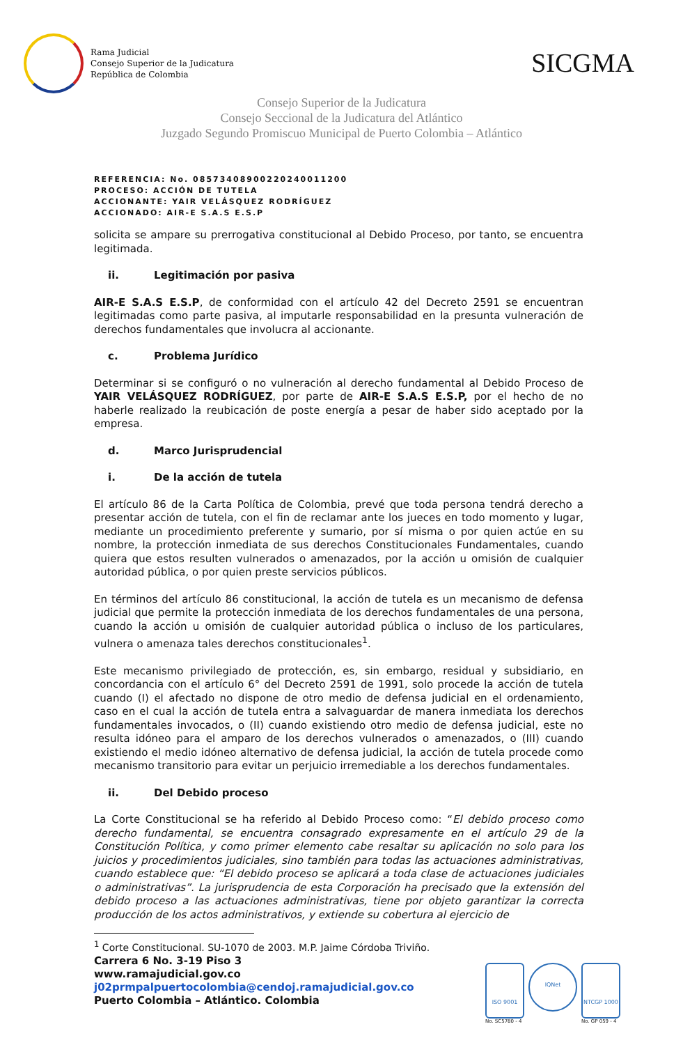Rama Judicial
Consejo Superior de la Judicatura
República de Colombia
SICGMA
Consejo Superior de la Judicatura
Consejo Seccional de la Judicatura del Atlántico
Juzgado Segundo Promiscuo Municipal de Puerto Colombia – Atlántico
REFERENCIA: No. 08573408900220240011200
PROCESO: ACCIÓN DE TUTELA
ACCIONANTE: YAIR VELÁSQUEZ RODRÍGUEZ
ACCIONADO: AIR-E S.A.S E.S.P
solicita se ampare su prerrogativa constitucional al Debido Proceso, por tanto, se encuentra legitimada.
ii. Legitimación por pasiva
AIR-E S.A.S E.S.P, de conformidad con el artículo 42 del Decreto 2591 se encuentran legitimadas como parte pasiva, al imputarle responsabilidad en la presunta vulneración de derechos fundamentales que involucra al accionante.
c. Problema Jurídico
Determinar si se configuró o no vulneración al derecho fundamental al Debido Proceso de YAIR VELÁSQUEZ RODRÍGUEZ, por parte de AIR-E S.A.S E.S.P, por el hecho de no haberle realizado la reubicación de poste energía a pesar de haber sido aceptado por la empresa.
d. Marco Jurisprudencial
i. De la acción de tutela
El artículo 86 de la Carta Política de Colombia, prevé que toda persona tendrá derecho a presentar acción de tutela, con el fin de reclamar ante los jueces en todo momento y lugar, mediante un procedimiento preferente y sumario, por sí misma o por quien actúe en su nombre, la protección inmediata de sus derechos Constitucionales Fundamentales, cuando quiera que estos resulten vulnerados o amenazados, por la acción u omisión de cualquier autoridad pública, o por quien preste servicios públicos.
En términos del artículo 86 constitucional, la acción de tutela es un mecanismo de defensa judicial que permite la protección inmediata de los derechos fundamentales de una persona, cuando la acción u omisión de cualquier autoridad pública o incluso de los particulares, vulnera o amenaza tales derechos constitucionales<sup>1</sup>.
Este mecanismo privilegiado de protección, es, sin embargo, residual y subsidiario, en concordancia con el artículo 6° del Decreto 2591 de 1991, solo procede la acción de tutela cuando (I) el afectado no dispone de otro medio de defensa judicial en el ordenamiento, caso en el cual la acción de tutela entra a salvaguardar de manera inmediata los derechos fundamentales invocados, o (II) cuando existiendo otro medio de defensa judicial, este no resulta idóneo para el amparo de los derechos vulnerados o amenazados, o (III) cuando existiendo el medio idóneo alternativo de defensa judicial, la acción de tutela procede como mecanismo transitorio para evitar un perjuicio irremediable a los derechos fundamentales.
ii. Del Debido proceso
La Corte Constitucional se ha referido al Debido Proceso como: “El debido proceso como derecho fundamental, se encuentra consagrado expresamente en el artículo 29 de la Constitución Política, y como primer elemento cabe resaltar su aplicación no solo para los juicios y procedimientos judiciales, sino también para todas las actuaciones administrativas, cuando establece que: “El debido proceso se aplicará a toda clase de actuaciones judiciales o administrativas”. La jurisprudencia de esta Corporación ha precisado que la extensión del debido proceso a las actuaciones administrativas, tiene por objeto garantizar la correcta producción de los actos administrativos, y extiende su cobertura al ejercicio de
<sup>1</sup> Corte Constitucional. SU-1070 de 2003. M.P. Jaime Córdoba Triviño.
Carrera 6 No. 3-19 Piso 3
www.ramajudicial.gov.co
j02prmpalpuertocolombia@cendoj.ramajudicial.gov.co
Puerto Colombia – Atlántico. Colombia
ISO 9001
No. SC5780 - 4
IQNet
NTCGP 1000
No. GP 059 - 4